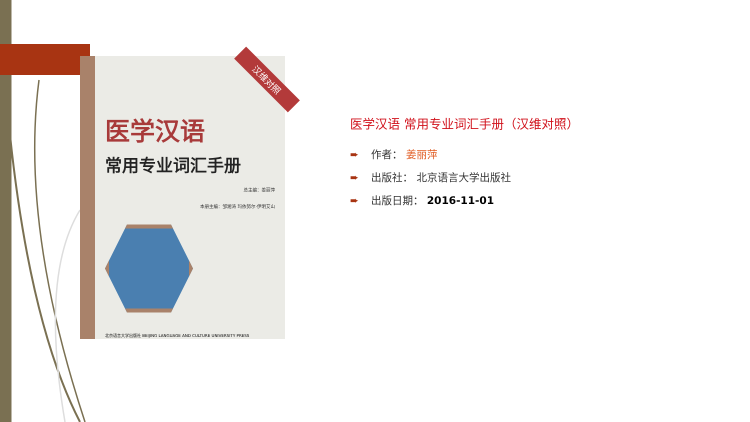汉维对照
医学汉语
常用专业词汇手册
总主编：姜丽萍
本册主编：邹湘涛 玛依努尔·伊明艾山
北京语言大学出版社 BEIJING LANGUAGE AND CULTURE UNIVERSITY PRESS
医学汉语 常用专业词汇手册（汉维对照）
➨ 作者： 姜丽萍
➨ 出版社： 北京语言大学出版社
➨ 出版日期： 2016-11-01